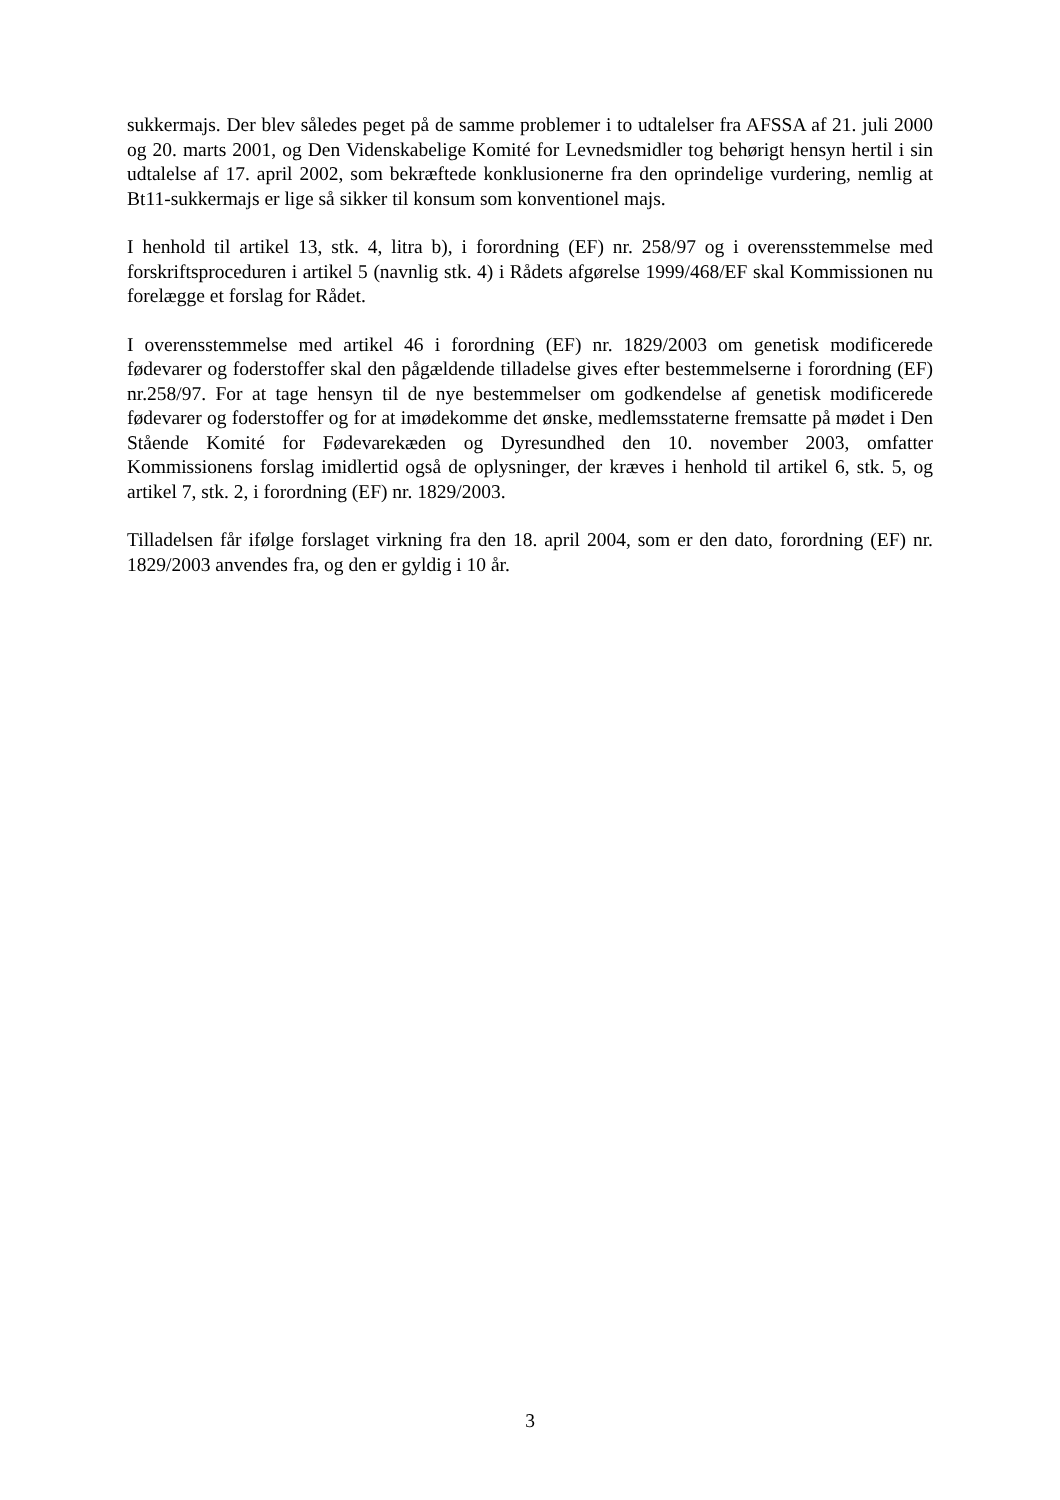sukkermajs. Der blev således peget på de samme problemer i to udtalelser fra AFSSA af 21. juli 2000 og 20. marts 2001, og Den Videnskabelige Komité for Levnedsmidler tog behørigt hensyn hertil i sin udtalelse af 17. april 2002, som bekræftede konklusionerne fra den oprindelige vurdering, nemlig at Bt11-sukkermajs er lige så sikker til konsum som konventionel majs.
I henhold til artikel 13, stk. 4, litra b), i forordning (EF) nr. 258/97 og i overensstemmelse med forskriftsproceduren i artikel 5 (navnlig stk. 4) i Rådets afgørelse 1999/468/EF skal Kommissionen nu forelægge et forslag for Rådet.
I overensstemmelse med artikel 46 i forordning (EF) nr. 1829/2003 om genetisk modificerede fødevarer og foderstoffer skal den pågældende tilladelse gives efter bestemmelserne i forordning (EF) nr.258/97. For at tage hensyn til de nye bestemmelser om godkendelse af genetisk modificerede fødevarer og foderstoffer og for at imødekomme det ønske, medlemsstaterne fremsatte på mødet i Den Stående Komité for Fødevarekæden og Dyresundhed den 10. november 2003, omfatter Kommissionens forslag imidlertid også de oplysninger, der kræves i henhold til artikel 6, stk. 5, og artikel 7, stk. 2, i forordning (EF) nr. 1829/2003.
Tilladelsen får ifølge forslaget virkning fra den 18. april 2004, som er den dato, forordning (EF) nr. 1829/2003 anvendes fra, og den er gyldig i 10 år.
3